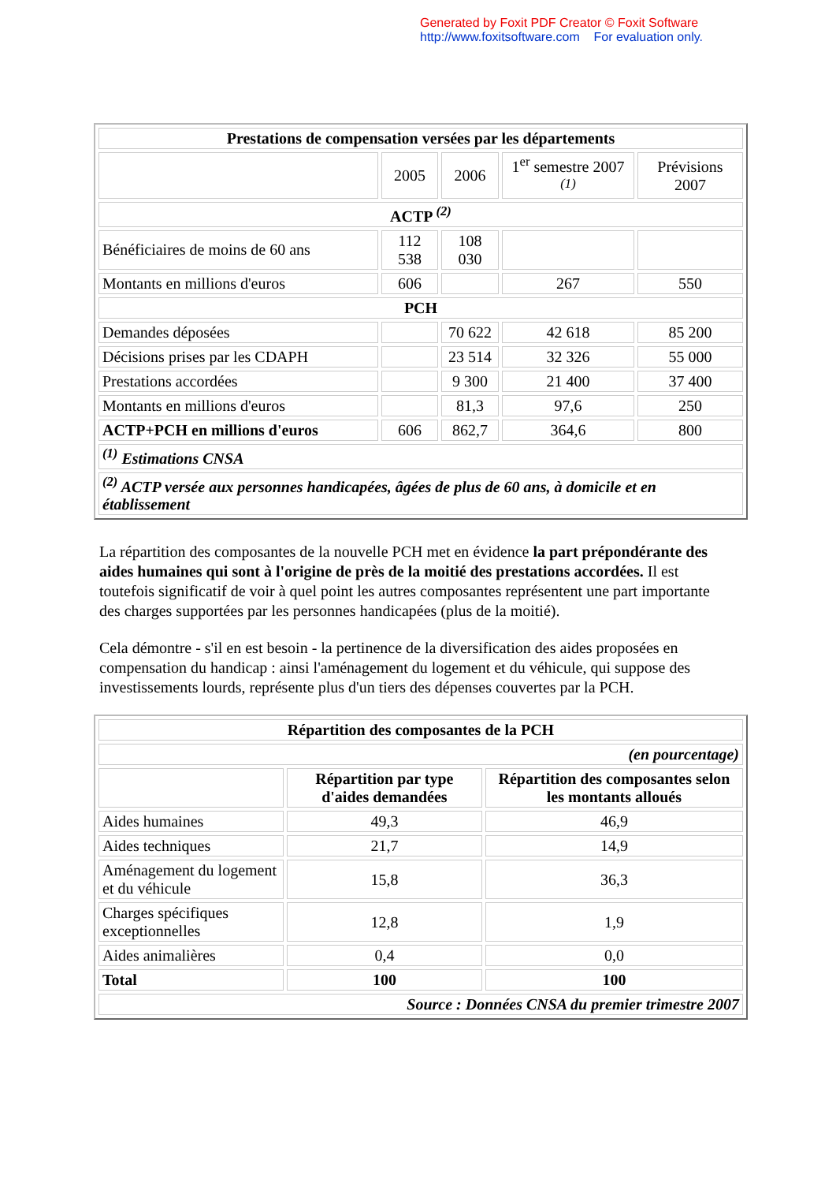Generated by Foxit PDF Creator © Foxit Software
http://www.foxitsoftware.com For evaluation only.
| Prestations de compensation versées par les départements | | | | |
| --- | --- | --- | --- | --- |
| | 2005 | 2006 | 1<sup>er</sup> semestre 2007 <sup>(1)</sup> | Prévisions 2007 |
| ACTP <sup>(2)</sup> | | | | |
| Bénéficiaires de moins de 60 ans | 112 538 | 108 030 | | |
| Montants en millions d'euros | 606 | | 267 | 550 |
| PCH | | | | |
| Demandes déposées | | 70 622 | 42 618 | 85 200 |
| Décisions prises par les CDAPH | | 23 514 | 32 326 | 55 000 |
| Prestations accordées | | 9 300 | 21 400 | 37 400 |
| Montants en millions d'euros | | 81,3 | 97,6 | 250 |
| ACTP+PCH en millions d'euros | 606 | 862,7 | 364,6 | 800 |
| <sup>(1)</sup> Estimations CNSA | | | | |
| <sup>(2)</sup> ACTP versée aux personnes handicapées, âgées de plus de 60 ans, à domicile et en établissement | | | | |
La répartition des composantes de la nouvelle PCH met en évidence la part prépondérante des aides humaines qui sont à l'origine de près de la moitié des prestations accordées. Il est toutefois significatif de voir à quel point les autres composantes représentent une part importante des charges supportées par les personnes handicapées (plus de la moitié).
Cela démontre - s'il en est besoin - la pertinence de la diversification des aides proposées en compensation du handicap : ainsi l'aménagement du logement et du véhicule, qui suppose des investissements lourds, représente plus d'un tiers des dépenses couvertes par la PCH.
| Répartition des composantes de la PCH | | |
| --- | --- | --- |
| (en pourcentage) | | |
| | Répartition par type d'aides demandées | Répartition des composantes selon les montants alloués |
| Aides humaines | 49,3 | 46,9 |
| Aides techniques | 21,7 | 14,9 |
| Aménagement du logement et du véhicule | 15,8 | 36,3 |
| Charges spécifiques exceptionnelles | 12,8 | 1,9 |
| Aides animalières | 0,4 | 0,0 |
| Total | 100 | 100 |
| Source : Données CNSA du premier trimestre 2007 | | |